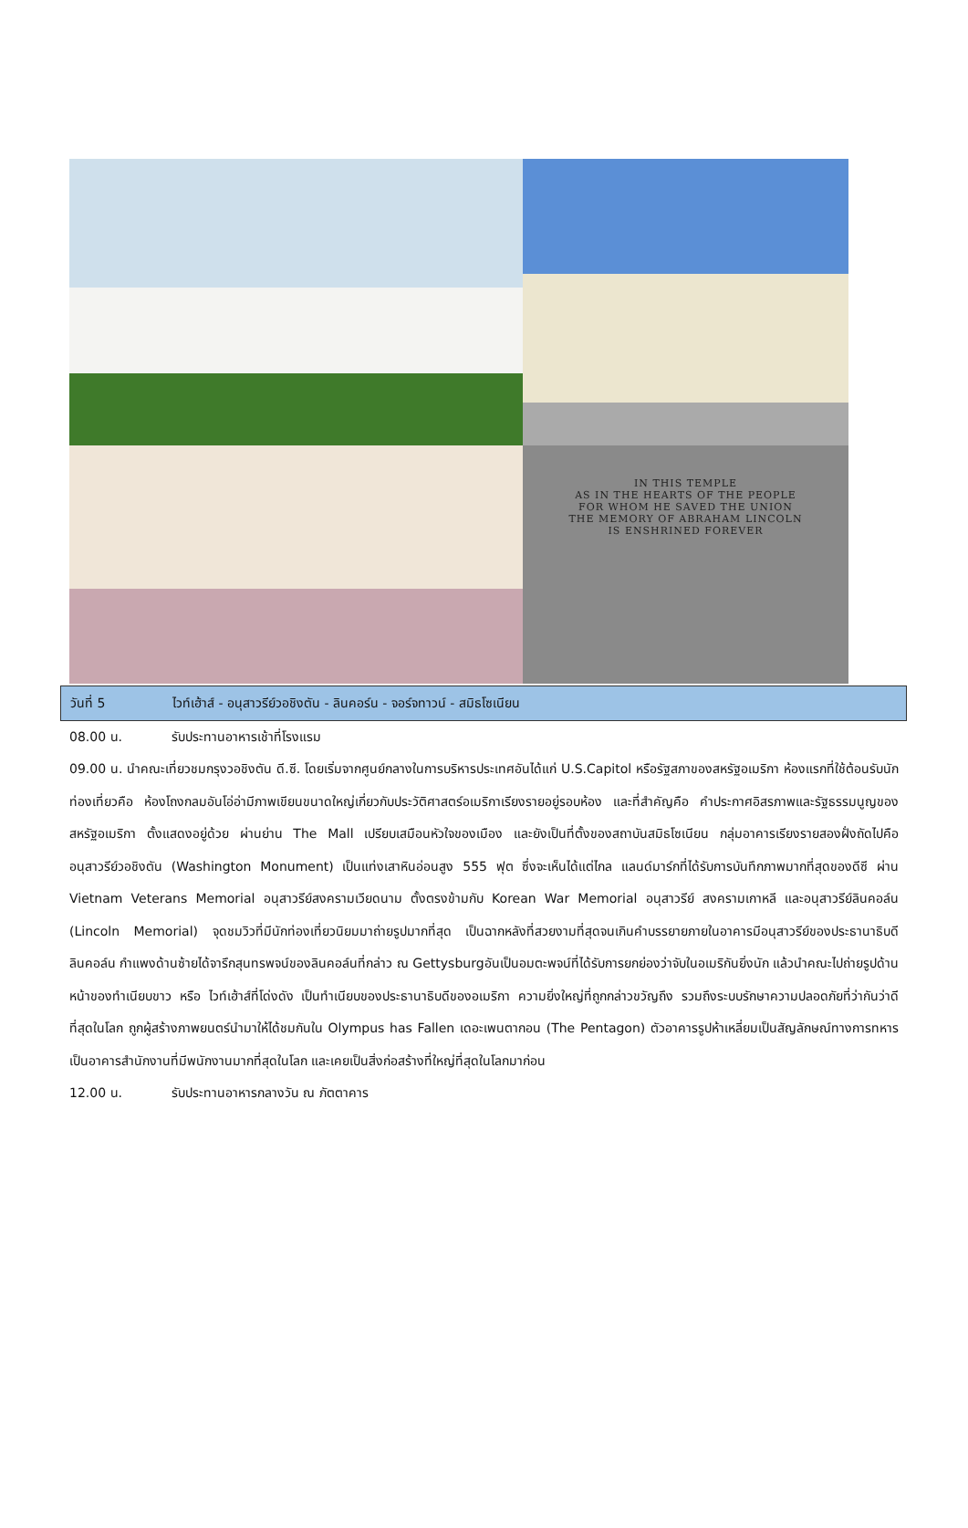IN THIS TEMPLE
AS IN THE HEARTS OF THE PEOPLE
FOR WHOM HE SAVED THE UNION
THE MEMORY OF ABRAHAM LINCOLN
IS ENSHRINED FOREVER
วันที่ 5 ไวท์เฮ้าส์ - อนุสาวรีย์วอชิงตัน - ลินคอร์น - จอร์จทาวน์ - สมิธโซเนียน
08.00 น. รับประทานอาหารเช้าที่โรงแรม
09.00 น. นำคณะเที่ยวชมกรุงวอชิงตัน ดี.ซี. โดยเริ่มจากศูนย์กลางในการบริหารประเทศอันได้แก่ U.S.Capitol หรือรัฐสภาของสหรัฐอเมริกา ห้องแรกที่ใช้ต้อนรับนักท่องเที่ยวคือ ห้องโถงกลมอันโอ่อ่ามีภาพเขียนขนาดใหญ่เกี่ยวกับประวัติศาสตร์อเมริกาเรียงรายอยู่รอบห้อง และที่สำคัญคือ คำประกาศอิสรภาพและรัฐธรรมนูญของสหรัฐอเมริกา ตั้งแสดงอยู่ด้วย ผ่านย่าน The Mall เปรียบเสมือนหัวใจของเมือง และยังเป็นที่ตั้งของสถาบันสมิธโซเนียน กลุ่มอาคารเรียงรายสองฝั่งถัดไปคืออนุสาวรีย์วอชิงตัน (Washington Monument) เป็นแท่งเสาหินอ่อนสูง 555 ฟุต ซึ่งจะเห็นได้แต่ไกล แลนด์มาร์กที่ได้รับการบันทึกภาพมากที่สุดของดีซี ผ่าน Vietnam Veterans Memorial อนุสาวรีย์สงครามเวียดนาม ตั้งตรงข้ามกับ Korean War Memorial อนุสาวรีย์ สงครามเกาหลี และอนุสาวรีย์ลินคอล์น (Lincoln Memorial) จุดชมวิวที่มีนักท่องเที่ยวนิยมมาถ่ายรูปมากที่สุด เป็นฉากหลังที่สวยงามที่สุดจนเกินคำบรรยายภายในอาคารมีอนุสาวรีย์ของประธานาธิบดีลินคอล์น กำแพงด้านซ้ายได้จารึกสุนทรพจน์ของลินคอล์นที่กล่าว ณ Gettysburgอันเป็นอมตะพจน์ที่ได้รับการยกย่องว่าจับในอเมริกันยิ่งนัก แล้วนำคณะไปถ่ายรูปด้านหน้าของทำเนียบขาว หรือ ไวท์เฮ้าส์ที่โด่งดัง เป็นทำเนียบของประธานาธิบดีของอเมริกา ความยิ่งใหญ่ที่ถูกกล่าวขวัญถึง รวมถึงระบบรักษาความปลอดภัยที่ว่ากันว่าดีที่สุดในโลก ถูกผู้สร้างภาพยนตร์นำมาให้ได้ชมกันใน Olympus has Fallen เดอะเพนตากอน (The Pentagon) ตัวอาคารรูปห้าเหลี่ยมเป็นสัญลักษณ์ทางการทหาร เป็นอาคารสำนักงานที่มีพนักงานมากที่สุดในโลก และเคยเป็นสิ่งก่อสร้างที่ใหญ่ที่สุดในโลกมาก่อน
12.00 น. รับประทานอาหารกลางวัน ณ ภัตตาคาร